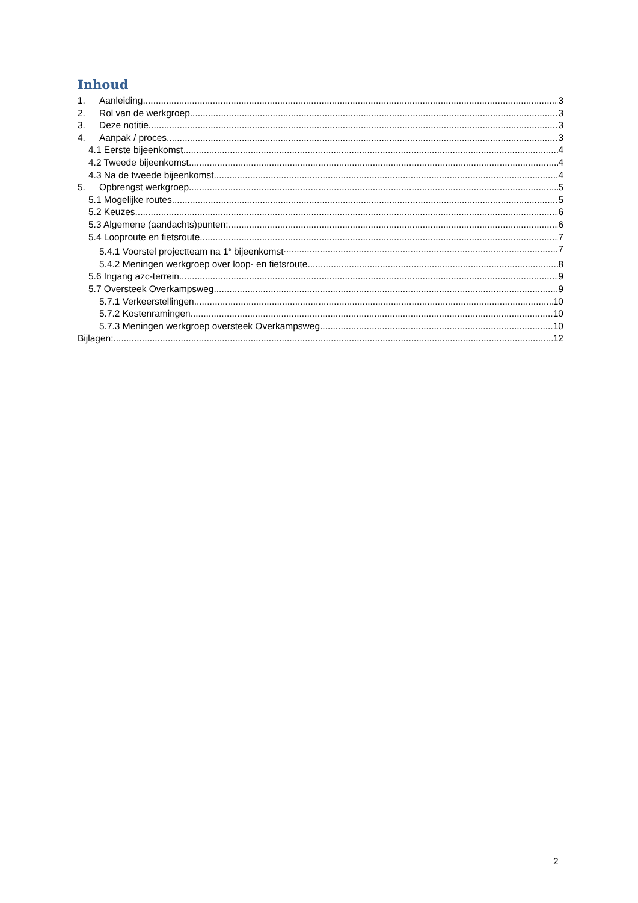Inhoud
1. Aanleiding 3
2. Rol van de werkgroep 3
3. Deze notitie 3
4. Aanpak / proces 3
4.1 Eerste bijeenkomst 4
4.2 Tweede bijeenkomst 4
4.3 Na de tweede bijeenkomst 4
5. Opbrengst werkgroep 5
5.1 Mogelijke routes 5
5.2 Keuzes 6
5.3 Algemene (aandachts)punten: 6
5.4 Looproute en fietsroute 7
5.4.1 Voorstel projectteam na 1<sup>e</sup> bijeenkomst 7
5.4.2 Meningen werkgroep over loop- en fietsroute 8
5.6 Ingang azc-terrein 9
5.7 Oversteek Overkampsweg 9
5.7.1 Verkeerstellingen 10
5.7.2 Kostenramingen 10
5.7.3 Meningen werkgroep oversteek Overkampsweg 10
Bijlagen: 12
2